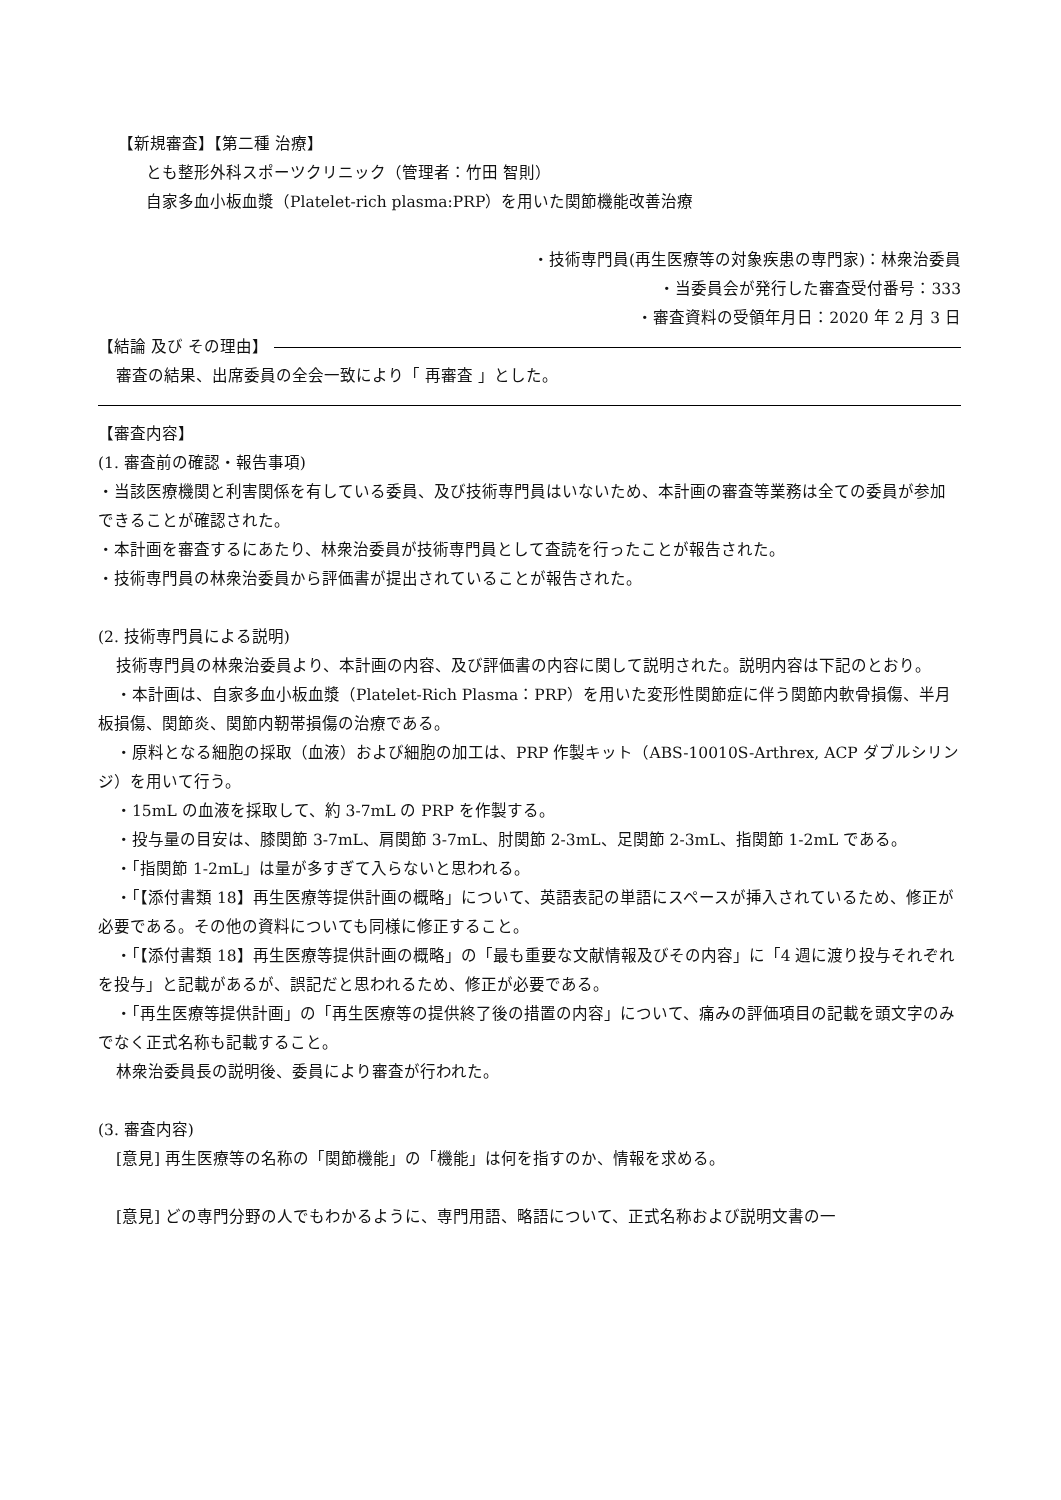【新規審査】【第二種 治療】
とも整形外科スポーツクリニック（管理者：竹田 智則）
自家多血小板血漿（Platelet-rich plasma:PRP）を用いた関節機能改善治療
・技術専門員(再生医療等の対象疾患の専門家)：林衆治委員
・当委員会が発行した審査受付番号：333
・審査資料の受領年月日：2020 年 2 月 3 日
【結論 及び その理由】
審査の結果、出席委員の全会一致により「 再審査 」とした。
【審査内容】
(1. 審査前の確認・報告事項)
・当該医療機関と利害関係を有している委員、及び技術専門員はいないため、本計画の審査等業務は全ての委員が参加できることが確認された。
・本計画を審査するにあたり、林衆治委員が技術専門員として査読を行ったことが報告された。
・技術専門員の林衆治委員から評価書が提出されていることが報告された。
(2. 技術専門員による説明)
技術専門員の林衆治委員より、本計画の内容、及び評価書の内容に関して説明された。説明内容は下記のとおり。
・本計画は、自家多血小板血漿（Platelet-Rich Plasma：PRP）を用いた変形性関節症に伴う関節内軟骨損傷、半月板損傷、関節炎、関節内靭帯損傷の治療である。
・原料となる細胞の採取（血液）および細胞の加工は、PRP 作製キット（ABS-10010S-Arthrex, ACP ダブルシリンジ）を用いて行う。
・15mL の血液を採取して、約 3-7mL の PRP を作製する。
・投与量の目安は、膝関節 3-7mL、肩関節 3-7mL、肘関節 2-3mL、足関節 2-3mL、指関節 1-2mL である。
・「指関節 1-2mL」は量が多すぎて入らないと思われる。
・「【添付書類 18】再生医療等提供計画の概略」について、英語表記の単語にスペースが挿入されているため、修正が必要である。その他の資料についても同様に修正すること。
・「【添付書類 18】再生医療等提供計画の概略」の「最も重要な文献情報及びその内容」に「4 週に渡り投与それぞれを投与」と記載があるが、誤記だと思われるため、修正が必要である。
・「再生医療等提供計画」の「再生医療等の提供終了後の措置の内容」について、痛みの評価項目の記載を頭文字のみでなく正式名称も記載すること。
林衆治委員長の説明後、委員により審査が行われた。
(3. 審査内容)
[意見] 再生医療等の名称の「関節機能」の「機能」は何を指すのか、情報を求める。
[意見] どの専門分野の人でもわかるように、専門用語、略語について、正式名称および説明文書の一